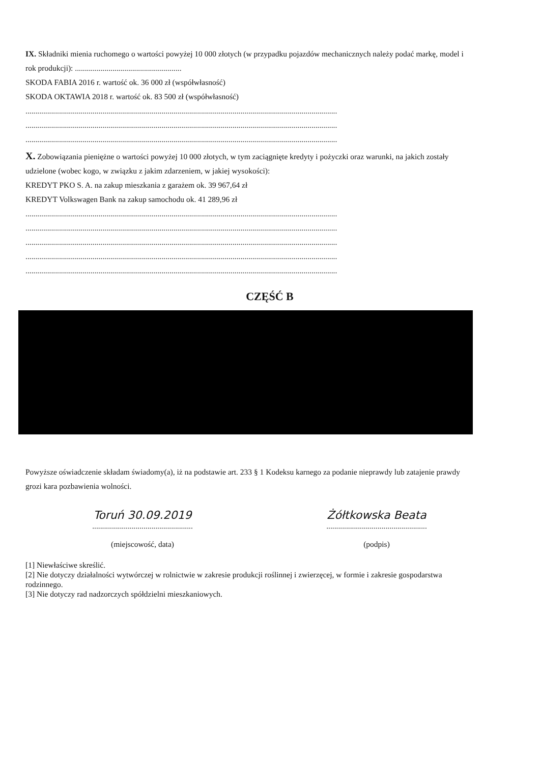IX. Składniki mienia ruchomego o wartości powyżej 10 000 złotych (w przypadku pojazdów mechanicznych należy podać markę, model i rok produkcji): ......................................................
SKODA FABIA 2016 r. wartość ok. 36 000 zł (współwłasność)
SKODA OKTAWIA 2018 r. wartość ok. 83 500 zł (współwłasność)
..............................................................................................................................................................
..............................................................................................................................................................
..............................................................................................................................................................
X. Zobowiązania pieniężne o wartości powyżej 10 000 złotych, w tym zaciągnięte kredyty i pożyczki oraz warunki, na jakich zostały udzielone (wobec kogo, w związku z jakim zdarzeniem, w jakiej wysokości):
KREDYT PKO S. A. na zakup mieszkania z garażem ok. 39 967,64 zł
KREDYT Volkswagen Bank na zakup samochodu ok. 41 289,96 zł
..............................................................................................................................................................
..............................................................................................................................................................
..............................................................................................................................................................
..............................................................................................................................................................
..............................................................................................................................................................
CZĘŚĆ B
Powyższe oświadczenie składam świadomy(a), iż na podstawie art. 233 § 1 Kodeksu karnego za podanie nieprawdy lub zatajenie prawdy grozi kara pozbawienia wolności.
Toruń 30.09.2019
...................................................
(miejscowość, data)
Żółtkowska Beata
...................................................
(podpis)
[1] Niewłaściwe skreślić.
[2] Nie dotyczy działalności wytwórczej w rolnictwie w zakresie produkcji roślinnej i zwierzęcej, w formie i zakresie gospodarstwa rodzinnego.
[3] Nie dotyczy rad nadzorczych spółdzielni mieszkaniowych.